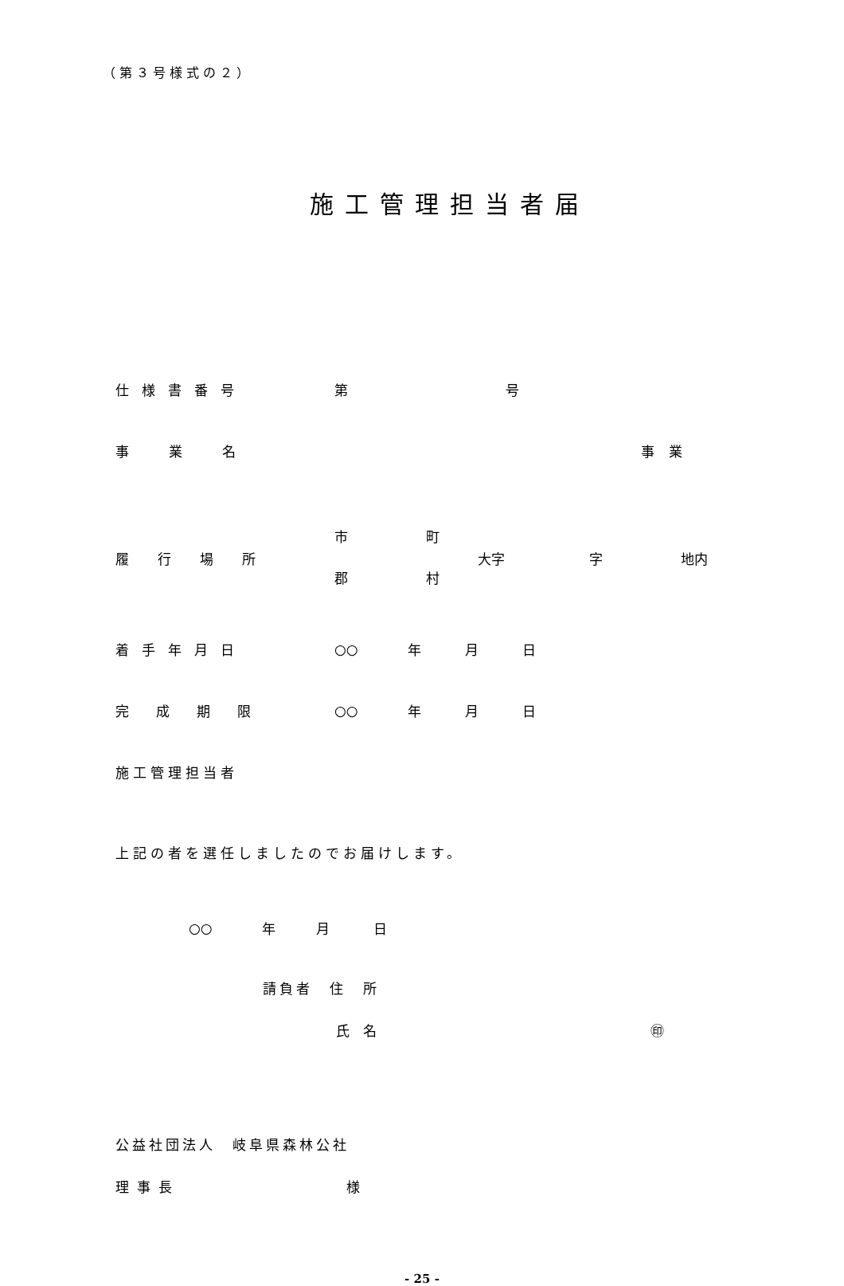（第３号様式の２）
施工管理担当者届
仕様書番号 第 号
事業名 事業
履行場所 市
郡 町
村 大字 字 地内
着手年月日 ○○ 年 月 日
完成期限 ○○ 年 月 日
施工管理担当者
上記の者を選任しましたのでお届けします。
○○ 年 月 日
請負者　住　所
氏　名 ㊞
公益社団法人　岐阜県森林公社
理事長 様
- 25 -